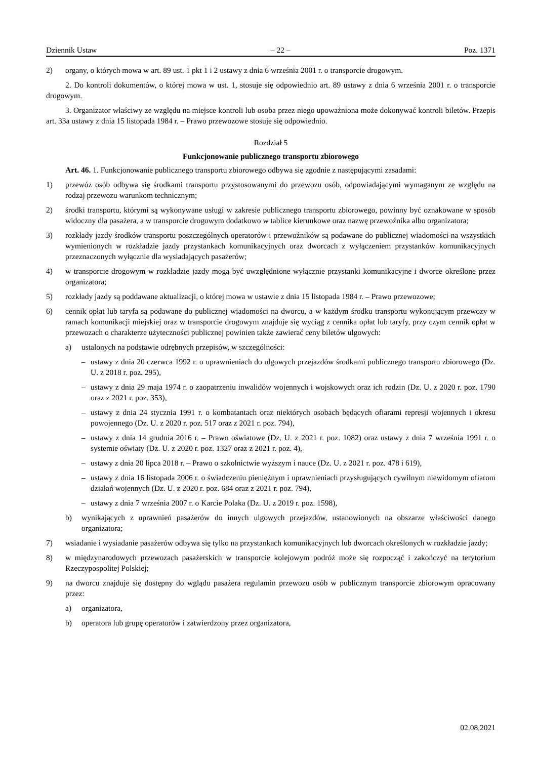Dziennik Ustaw – 22 – Poz. 1371
2) organy, o których mowa w art. 89 ust. 1 pkt 1 i 2 ustawy z dnia 6 września 2001 r. o transporcie drogowym.
2. Do kontroli dokumentów, o której mowa w ust. 1, stosuje się odpowiednio art. 89 ustawy z dnia 6 września 2001 r. o transporcie drogowym.
3. Organizator właściwy ze względu na miejsce kontroli lub osoba przez niego upoważniona może dokonywać kontroli biletów. Przepis art. 33a ustawy z dnia 15 listopada 1984 r. – Prawo przewozowe stosuje się odpowiednio.
Rozdział 5
Funkcjonowanie publicznego transportu zbiorowego
Art. 46. 1. Funkcjonowanie publicznego transportu zbiorowego odbywa się zgodnie z następującymi zasadami:
1) przewóz osób odbywa się środkami transportu przystosowanymi do przewozu osób, odpowiadającymi wymaganym ze względu na rodzaj przewozu warunkom technicznym;
2) środki transportu, którymi są wykonywane usługi w zakresie publicznego transportu zbiorowego, powinny być oznakowane w sposób widoczny dla pasażera, a w transporcie drogowym dodatkowo w tablice kierunkowe oraz nazwę przewoźnika albo organizatora;
3) rozkłady jazdy środków transportu poszczególnych operatorów i przewoźników są podawane do publicznej wiadomości na wszystkich wymienionych w rozkładzie jazdy przystankach komunikacyjnych oraz dworcach z wyłączeniem przystanków komunikacyjnych przeznaczonych wyłącznie dla wysiadających pasażerów;
4) w transporcie drogowym w rozkładzie jazdy mogą być uwzględnione wyłącznie przystanki komunikacyjne i dworce określone przez organizatora;
5) rozkłady jazdy są poddawane aktualizacji, o której mowa w ustawie z dnia 15 listopada 1984 r. – Prawo przewozowe;
6) cennik opłat lub taryfa są podawane do publicznej wiadomości na dworcu, a w każdym środku transportu wykonującym przewozy w ramach komunikacji miejskiej oraz w transporcie drogowym znajduje się wyciąg z cennika opłat lub taryfy, przy czym cennik opłat w przewozach o charakterze użyteczności publicznej powinien także zawierać ceny biletów ulgowych:
a) ustalonych na podstawie odrębnych przepisów, w szczególności:
– ustawy z dnia 20 czerwca 1992 r. o uprawnieniach do ulgowych przejazdów środkami publicznego transportu zbiorowego (Dz. U. z 2018 r. poz. 295),
– ustawy z dnia 29 maja 1974 r. o zaopatrzeniu inwalidów wojennych i wojskowych oraz ich rodzin (Dz. U. z 2020 r. poz. 1790 oraz z 2021 r. poz. 353),
– ustawy z dnia 24 stycznia 1991 r. o kombatantach oraz niektórych osobach będących ofiarami represji wojennych i okresu powojennego (Dz. U. z 2020 r. poz. 517 oraz z 2021 r. poz. 794),
– ustawy z dnia 14 grudnia 2016 r. – Prawo oświatowe (Dz. U. z 2021 r. poz. 1082) oraz ustawy z dnia 7 września 1991 r. o systemie oświaty (Dz. U. z 2020 r. poz. 1327 oraz z 2021 r. poz. 4),
– ustawy z dnia 20 lipca 2018 r. – Prawo o szkolnictwie wyższym i nauce (Dz. U. z 2021 r. poz. 478 i 619),
– ustawy z dnia 16 listopada 2006 r. o świadczeniu pieniężnym i uprawnieniach przysługujących cywilnym niewidomym ofiarom działań wojennych (Dz. U. z 2020 r. poz. 684 oraz z 2021 r. poz. 794),
– ustawy z dnia 7 września 2007 r. o Karcie Polaka (Dz. U. z 2019 r. poz. 1598),
b) wynikających z uprawnień pasażerów do innych ulgowych przejazdów, ustanowionych na obszarze właściwości danego organizatora;
7) wsiadanie i wysiadanie pasażerów odbywa się tylko na przystankach komunikacyjnych lub dworcach określonych w rozkładzie jazdy;
8) w międzynarodowych przewozach pasażerskich w transporcie kolejowym podróż może się rozpocząć i zakończyć na terytorium Rzeczypospolitej Polskiej;
9) na dworcu znajduje się dostępny do wglądu pasażera regulamin przewozu osób w publicznym transporcie zbiorowym opracowany przez:
a) organizatora,
b) operatora lub grupę operatorów i zatwierdzony przez organizatora,
02.08.2021